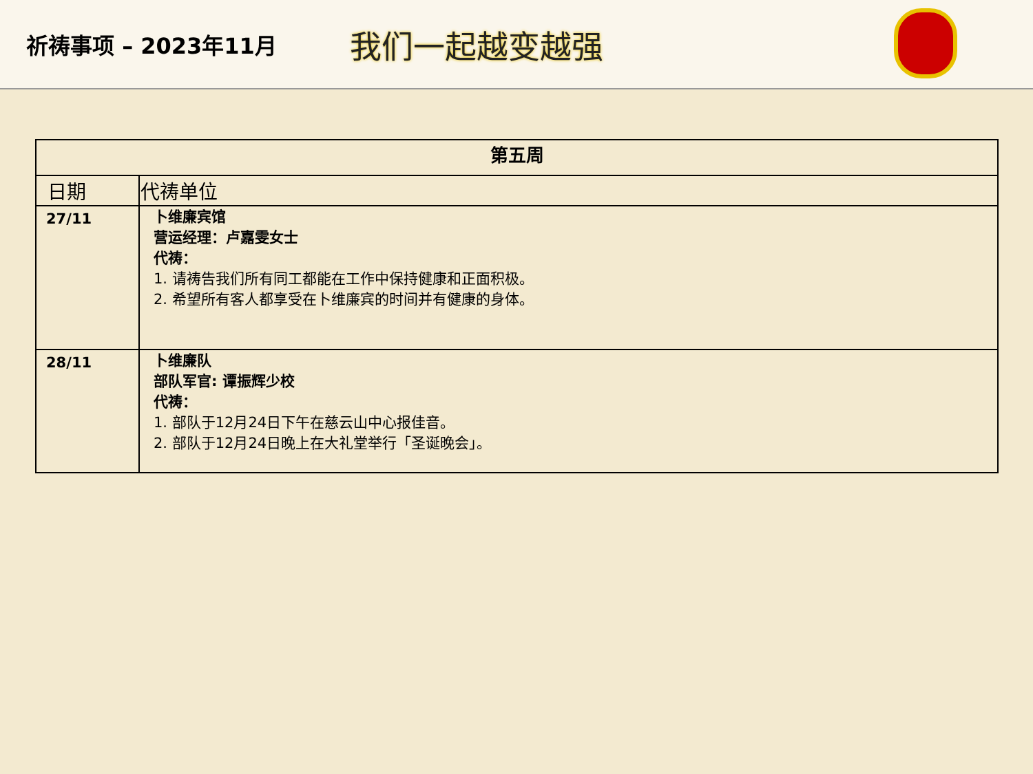祈祷事项 – 2023年11月
我们一起越变越强
| 第五周 | |
| --- | --- |
| 日期 | 代祷单位 |
| 27/11 | 卜维廉宾馆 营运经理：卢嘉雯女士 代祷： 1. 请祷告我们所有同工都能在工作中保持健康和正面积极。 2. 希望所有客人都享受在卜维廉宾的时间并有健康的身体。 |
| 28/11 | 卜维廉队 部队军官: 谭振辉少校 代祷： 1. 部队于12月24日下午在慈云山中心报佳音。 2. 部队于12月24日晚上在大礼堂举行「圣诞晚会」。 |